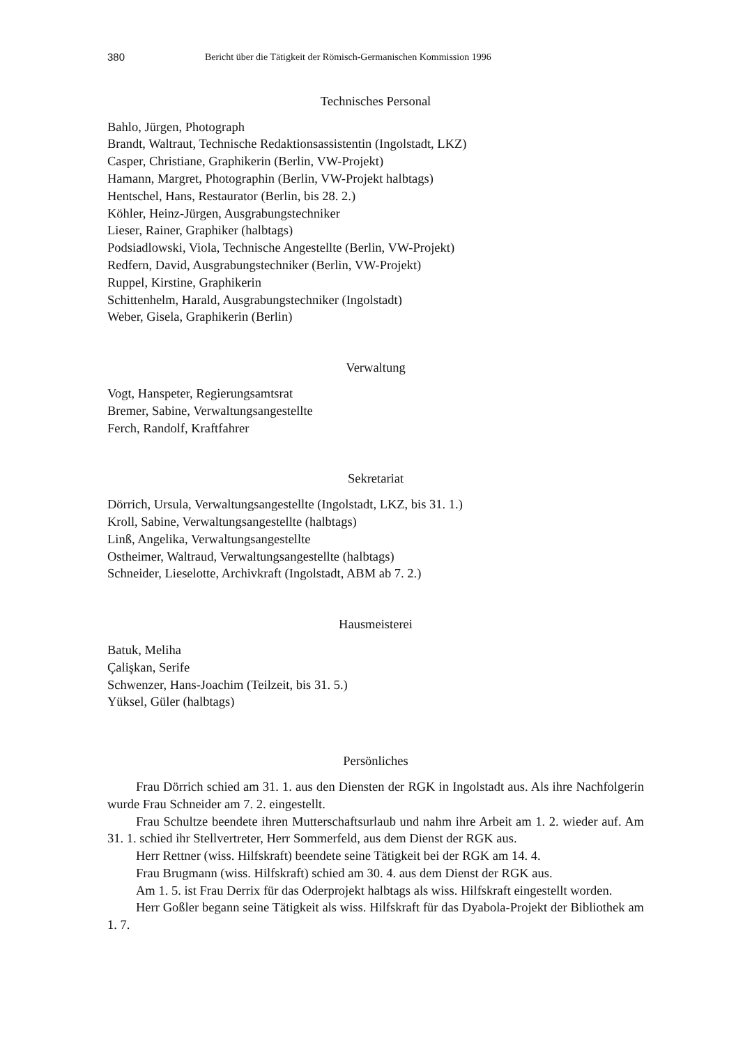380 Bericht über die Tätigkeit der Römisch-Germanischen Kommission 1996
Technisches Personal
Bahlo, Jürgen, Photograph
Brandt, Waltraut, Technische Redaktionsassistentin (Ingolstadt, LKZ)
Casper, Christiane, Graphikerin (Berlin, VW-Projekt)
Hamann, Margret, Photographin (Berlin, VW-Projekt halbtags)
Hentschel, Hans, Restaurator (Berlin, bis 28. 2.)
Köhler, Heinz-Jürgen, Ausgrabungstechniker
Lieser, Rainer, Graphiker (halbtags)
Podsiadlowski, Viola, Technische Angestellte (Berlin, VW-Projekt)
Redfern, David, Ausgrabungstechniker (Berlin, VW-Projekt)
Ruppel, Kirstine, Graphikerin
Schittenhelm, Harald, Ausgrabungstechniker (Ingolstadt)
Weber, Gisela, Graphikerin (Berlin)
Verwaltung
Vogt, Hanspeter, Regierungsamtsrat
Bremer, Sabine, Verwaltungsangestellte
Ferch, Randolf, Kraftfahrer
Sekretariat
Dörrich, Ursula, Verwaltungsangestellte (Ingolstadt, LKZ, bis 31. 1.)
Kroll, Sabine, Verwaltungsangestellte (halbtags)
Linß, Angelika, Verwaltungsangestellte
Ostheimer, Waltraud, Verwaltungsangestellte (halbtags)
Schneider, Lieselotte, Archivkraft (Ingolstadt, ABM ab 7. 2.)
Hausmeisterei
Batuk, Meliha
Çalişkan, Serife
Schwenzer, Hans-Joachim (Teilzeit, bis 31. 5.)
Yüksel, Güler (halbtags)
Persönliches
Frau Dörrich schied am 31. 1. aus den Diensten der RGK in Ingolstadt aus. Als ihre Nachfolgerin wurde Frau Schneider am 7. 2. eingestellt.
Frau Schultze beendete ihren Mutterschaftsurlaub und nahm ihre Arbeit am 1. 2. wieder auf. Am 31. 1. schied ihr Stellvertreter, Herr Sommerfeld, aus dem Dienst der RGK aus.
Herr Rettner (wiss. Hilfskraft) beendete seine Tätigkeit bei der RGK am 14. 4.
Frau Brugmann (wiss. Hilfskraft) schied am 30. 4. aus dem Dienst der RGK aus.
Am 1. 5. ist Frau Derrix für das Oderprojekt halbtags als wiss. Hilfskraft eingestellt worden.
Herr Goßler begann seine Tätigkeit als wiss. Hilfskraft für das Dyabola-Projekt der Bibliothek am 1. 7.